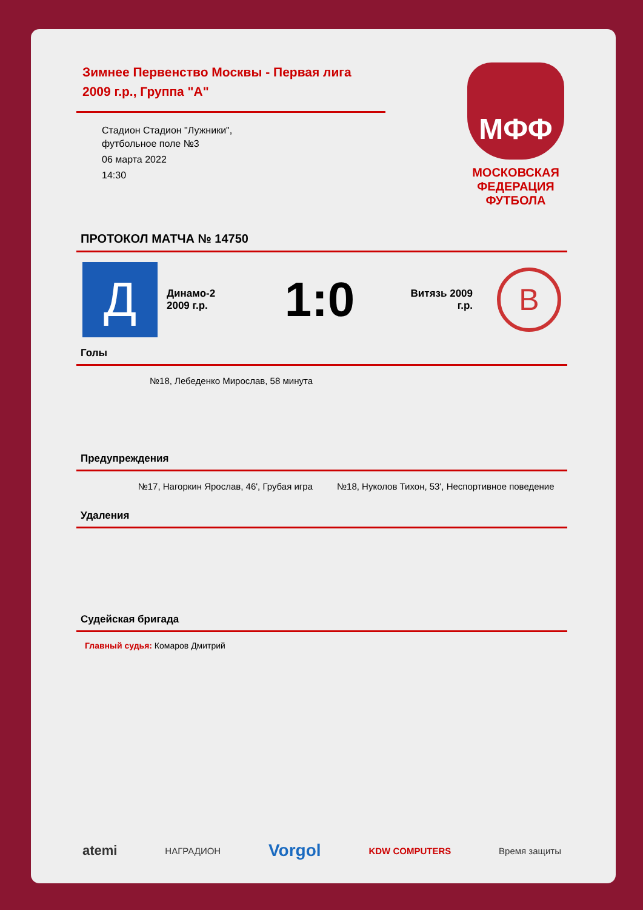Зимнее Первенство Москвы - Первая лига
2009 г.р., Группа "А"
Стадион Стадион "Лужники",
футбольное поле №3
06 марта 2022
14:30
МФФ
МОСКОВСКАЯ
ФЕДЕРАЦИЯ
ФУТБОЛА
ПРОТОКОЛ МАТЧА № 14750
Д
Динамо-2
2009 г.р.
1:0
Витязь 2009
г.р.
В
Голы
№18, Лебеденко Мирослав, 58 минута
Предупреждения
№17, Нагоркин Ярослав, 46', Грубая игра №18, Нуколов Тихон, 53', Неспортивное поведение
Удаления
Судейская бригада
Главный судья: Комаров Дмитрий
atemi НАГРАДИОН Vorgol KDW COMPUTERS Время защиты